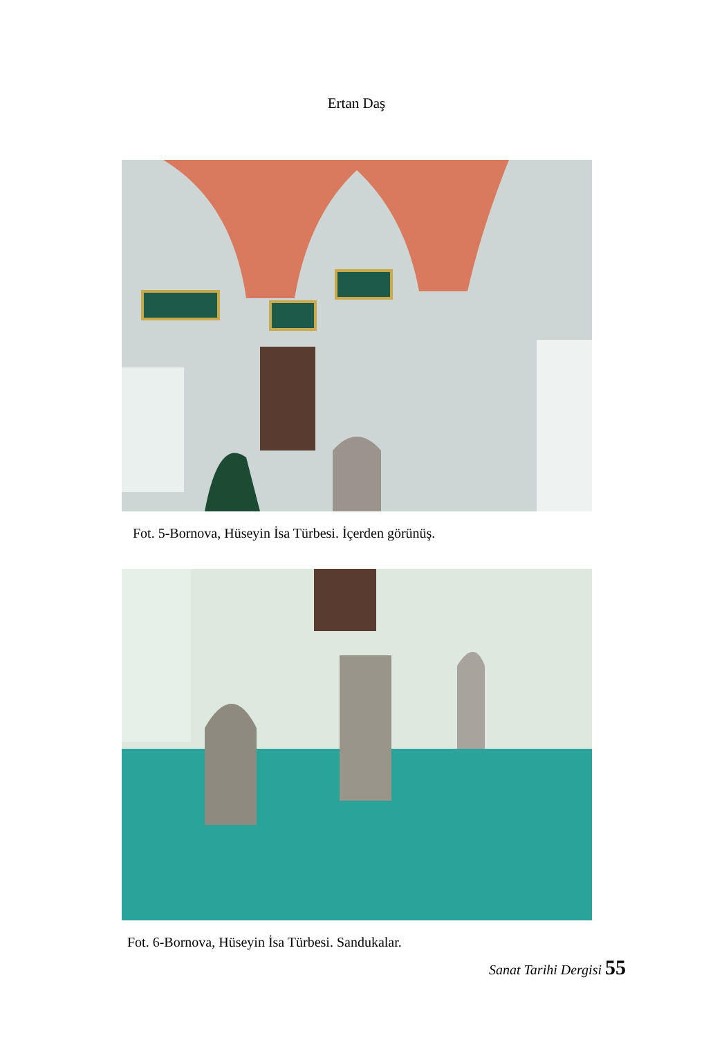Ertan Daş
Fot. 5-Bornova, Hüseyin İsa Türbesi. İçerden görünüş.
Fot. 6-Bornova, Hüseyin İsa Türbesi. Sandukalar.
Sanat Tarihi Dergisi 55